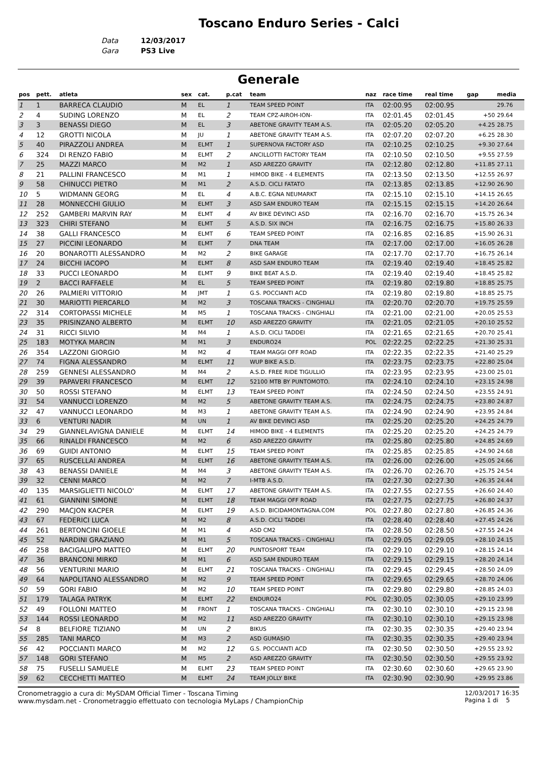Toscano Enduro Series - Calci
Data 12/03/2017
Gara PS3 Live
Generale
| pos | pett. | atleta | sex | cat. | p.cat | team | naz | race time | real time | gap | media |
| --- | --- | --- | --- | --- | --- | --- | --- | --- | --- | --- | --- |
| 1 | 1 | BARRECA CLAUDIO | M | EL | 1 | TEAM SPEED POINT | ITA | 02:00.95 | 02:00.95 | | 29.76 |
| 2 | 4 | SUDING LORENZO | M | EL | 2 | TEAM CPZ-AIROH-ION- | ITA | 02:01.45 | 02:01.45 | +50 | 29.64 |
| 3 | 3 | BENASSI DIEGO | M | EL | 3 | ABETONE GRAVITY TEAM A.S. | ITA | 02:05.20 | 02:05.20 | +4.25 | 28.75 |
| 4 | 12 | GROTTI NICOLA | M | JU | 1 | ABETONE GRAVITY TEAM A.S. | ITA | 02:07.20 | 02:07.20 | +6.25 | 28.30 |
| 5 | 40 | PIRAZZOLI ANDREA | M | ELMT | 1 | SUPERNOVA FACTORY ASD | ITA | 02:10.25 | 02:10.25 | +9.30 | 27.64 |
| 6 | 324 | DI RENZO FABIO | M | ELMT | 2 | ANCILLOTTI FACTORY TEAM | ITA | 02:10.50 | 02:10.50 | +9.55 | 27.59 |
| 7 | 25 | MAZZI MARCO | M | M2 | 1 | ASD AREZZO GRAVITY | ITA | 02:12.80 | 02:12.80 | +11.85 | 27.11 |
| 8 | 21 | PALLINI FRANCESCO | M | M1 | 1 | HIMOD BIKE - 4 ELEMENTS | ITA | 02:13.50 | 02:13.50 | +12.55 | 26.97 |
| 9 | 58 | CHINUCCI PIETRO | M | M1 | 2 | A.S.D. CICLI FATATO | ITA | 02:13.85 | 02:13.85 | +12.90 | 26.90 |
| 10 | 5 | WIDMANN GEORG | M | EL | 4 | A.B.C. EGNA NEUMARKT | ITA | 02:15.10 | 02:15.10 | +14.15 | 26.65 |
| 11 | 28 | MONNECCHI GIULIO | M | ELMT | 3 | ASD SAM ENDURO TEAM | ITA | 02:15.15 | 02:15.15 | +14.20 | 26.64 |
| 12 | 252 | GAMBERI MARVIN RAY | M | ELMT | 4 | AV BIKE DEVINCI ASD | ITA | 02:16.70 | 02:16.70 | +15.75 | 26.34 |
| 13 | 323 | CHIRI STEFANO | M | ELMT | 5 | A.S.D. SIX INCH | ITA | 02:16.75 | 02:16.75 | +15.80 | 26.33 |
| 14 | 38 | GALLI FRANCESCO | M | ELMT | 6 | TEAM SPEED POINT | ITA | 02:16.85 | 02:16.85 | +15.90 | 26.31 |
| 15 | 27 | PICCINI LEONARDO | M | ELMT | 7 | DNA TEAM | ITA | 02:17.00 | 02:17.00 | +16.05 | 26.28 |
| 16 | 20 | BONAROTTI ALESSANDRO | M | M2 | 2 | BIKE GARAGE | ITA | 02:17.70 | 02:17.70 | +16.75 | 26.14 |
| 17 | 24 | BICCHI IACOPO | M | ELMT | 8 | ASD SAM ENDURO TEAM | ITA | 02:19.40 | 02:19.40 | +18.45 | 25.82 |
| 18 | 33 | PUCCI LEONARDO | M | ELMT | 9 | BIKE BEAT A.S.D. | ITA | 02:19.40 | 02:19.40 | +18.45 | 25.82 |
| 19 | 2 | BACCI RAFFAELE | M | EL | 5 | TEAM SPEED POINT | ITA | 02:19.80 | 02:19.80 | +18.85 | 25.75 |
| 20 | 26 | PALMIERI VITTORIO | M | JMT | 1 | G.S. POCCIANTI ACD | ITA | 02:19.80 | 02:19.80 | +18.85 | 25.75 |
| 21 | 30 | MARIOTTI PIERCARLO | M | M2 | 3 | TOSCANA TRACKS - CINGHIALI | ITA | 02:20.70 | 02:20.70 | +19.75 | 25.59 |
| 22 | 314 | CORTOPASSI MICHELE | M | M5 | 1 | TOSCANA TRACKS - CINGHIALI | ITA | 02:21.00 | 02:21.00 | +20.05 | 25.53 |
| 23 | 35 | PRISINZANO ALBERTO | M | ELMT | 10 | ASD AREZZO GRAVITY | ITA | 02:21.05 | 02:21.05 | +20.10 | 25.52 |
| 24 | 31 | RICCI SILVIO | M | M4 | 1 | A.S.D. CICLI TADDEI | ITA | 02:21.65 | 02:21.65 | +20.70 | 25.41 |
| 25 | 183 | MOTYKA MARCIN | M | M1 | 3 | ENDURO24 | POL | 02:22.25 | 02:22.25 | +21.30 | 25.31 |
| 26 | 354 | LAZZONI GIORGIO | M | M2 | 4 | TEAM MAGGI OFF ROAD | ITA | 02:22.35 | 02:22.35 | +21.40 | 25.29 |
| 27 | 74 | FIGNA ALESSANDRO | M | ELMT | 11 | WUP BIKE A.S.D. | ITA | 02:23.75 | 02:23.75 | +22.80 | 25.04 |
| 28 | 259 | GENNESI ALESSANDRO | M | M4 | 2 | A.S.D. FREE RIDE TIGULLIO | ITA | 02:23.95 | 02:23.95 | +23.00 | 25.01 |
| 29 | 39 | PAPAVERI FRANCESCO | M | ELMT | 12 | 52100 MTB BY PUNTOMOTO. | ITA | 02:24.10 | 02:24.10 | +23.15 | 24.98 |
| 30 | 50 | ROSSI STEFANO | M | ELMT | 13 | TEAM SPEED POINT | ITA | 02:24.50 | 02:24.50 | +23.55 | 24.91 |
| 31 | 54 | VANNUCCI LORENZO | M | M2 | 5 | ABETONE GRAVITY TEAM A.S. | ITA | 02:24.75 | 02:24.75 | +23.80 | 24.87 |
| 32 | 47 | VANNUCCI LEONARDO | M | M3 | 1 | ABETONE GRAVITY TEAM A.S. | ITA | 02:24.90 | 02:24.90 | +23.95 | 24.84 |
| 33 | 6 | VENTURI NADIR | M | UN | 1 | AV BIKE DEVINCI ASD | ITA | 02:25.20 | 02:25.20 | +24.25 | 24.79 |
| 34 | 29 | GIANNELAVIGNA DANIELE | M | ELMT | 14 | HIMOD BIKE - 4 ELEMENTS | ITA | 02:25.20 | 02:25.20 | +24.25 | 24.79 |
| 35 | 66 | RINALDI FRANCESCO | M | M2 | 6 | ASD AREZZO GRAVITY | ITA | 02:25.80 | 02:25.80 | +24.85 | 24.69 |
| 36 | 69 | GUIDI ANTONIO | M | ELMT | 15 | TEAM SPEED POINT | ITA | 02:25.85 | 02:25.85 | +24.90 | 24.68 |
| 37 | 65 | RUSCELLAI ANDREA | M | ELMT | 16 | ABETONE GRAVITY TEAM A.S. | ITA | 02:26.00 | 02:26.00 | +25.05 | 24.66 |
| 38 | 43 | BENASSI DANIELE | M | M4 | 3 | ABETONE GRAVITY TEAM A.S. | ITA | 02:26.70 | 02:26.70 | +25.75 | 24.54 |
| 39 | 32 | CENNI MARCO | M | M2 | 7 | I-MTB A.S.D. | ITA | 02:27.30 | 02:27.30 | +26.35 | 24.44 |
| 40 | 135 | MARSIGLIETTI NICOLO' | M | ELMT | 17 | ABETONE GRAVITY TEAM A.S. | ITA | 02:27.55 | 02:27.55 | +26.60 | 24.40 |
| 41 | 61 | GIANNINI SIMONE | M | ELMT | 18 | TEAM MAGGI OFF ROAD | ITA | 02:27.75 | 02:27.75 | +26.80 | 24.37 |
| 42 | 290 | MACJON KACPER | M | ELMT | 19 | A.S.D. BICIDAMONTAGNA.COM | POL | 02:27.80 | 02:27.80 | +26.85 | 24.36 |
| 43 | 67 | FEDERICI LUCA | M | M2 | 8 | A.S.D. CICLI TADDEI | ITA | 02:28.40 | 02:28.40 | +27.45 | 24.26 |
| 44 | 261 | BERTONCINI GIOELE | M | M1 | 4 | ASD CM2 | ITA | 02:28.50 | 02:28.50 | +27.55 | 24.24 |
| 45 | 52 | NARDINI GRAZIANO | M | M1 | 5 | TOSCANA TRACKS - CINGHIALI | ITA | 02:29.05 | 02:29.05 | +28.10 | 24.15 |
| 46 | 258 | BACIGALUPO MATTEO | M | ELMT | 20 | PUNTOSPORT TEAM | ITA | 02:29.10 | 02:29.10 | +28.15 | 24.14 |
| 47 | 36 | BRANCONI MIRKO | M | M1 | 6 | ASD SAM ENDURO TEAM | ITA | 02:29.15 | 02:29.15 | +28.20 | 24.14 |
| 48 | 56 | VENTURINI MARIO | M | ELMT | 21 | TOSCANA TRACKS - CINGHIALI | ITA | 02:29.45 | 02:29.45 | +28.50 | 24.09 |
| 49 | 64 | NAPOLITANO ALESSANDRO | M | M2 | 9 | TEAM SPEED POINT | ITA | 02:29.65 | 02:29.65 | +28.70 | 24.06 |
| 50 | 59 | GORI FABIO | M | M2 | 10 | TEAM SPEED POINT | ITA | 02:29.80 | 02:29.80 | +28.85 | 24.03 |
| 51 | 179 | TALAGA PATRYK | M | ELMT | 22 | ENDURO24 | POL | 02:30.05 | 02:30.05 | +29.10 | 23.99 |
| 52 | 49 | FOLLONI MATTEO | M | FRONT | 1 | TOSCANA TRACKS - CINGHIALI | ITA | 02:30.10 | 02:30.10 | +29.15 | 23.98 |
| 53 | 144 | ROSSI LEONARDO | M | M2 | 11 | ASD AREZZO GRAVITY | ITA | 02:30.10 | 02:30.10 | +29.15 | 23.98 |
| 54 | 8 | BELFIORE TIZIANO | M | UN | 2 | BIKUS | ITA | 02:30.35 | 02:30.35 | +29.40 | 23.94 |
| 55 | 285 | TANI MARCO | M | M3 | 2 | ASD GUMASIO | ITA | 02:30.35 | 02:30.35 | +29.40 | 23.94 |
| 56 | 42 | POCCIANTI MARCO | M | M2 | 12 | G.S. POCCIANTI ACD | ITA | 02:30.50 | 02:30.50 | +29.55 | 23.92 |
| 57 | 148 | GORI STEFANO | M | M5 | 2 | ASD AREZZO GRAVITY | ITA | 02:30.50 | 02:30.50 | +29.55 | 23.92 |
| 58 | 75 | FUSELLI SAMUELE | M | ELMT | 23 | TEAM SPEED POINT | ITA | 02:30.60 | 02:30.60 | +29.65 | 23.90 |
| 59 | 62 | CECCHETTI MATTEO | M | ELMT | 24 | TEAM JOLLY BIKE | ITA | 02:30.90 | 02:30.90 | +29.95 | 23.86 |
Cronometraggio a cura di: MySDAM Official Timer - Toscana Timing
www.mysdam.net - Cronometraggio effettuato con tecnologia MyLaps / ChampionChip
12/03/2017 16:35
Pagina 1 di 5